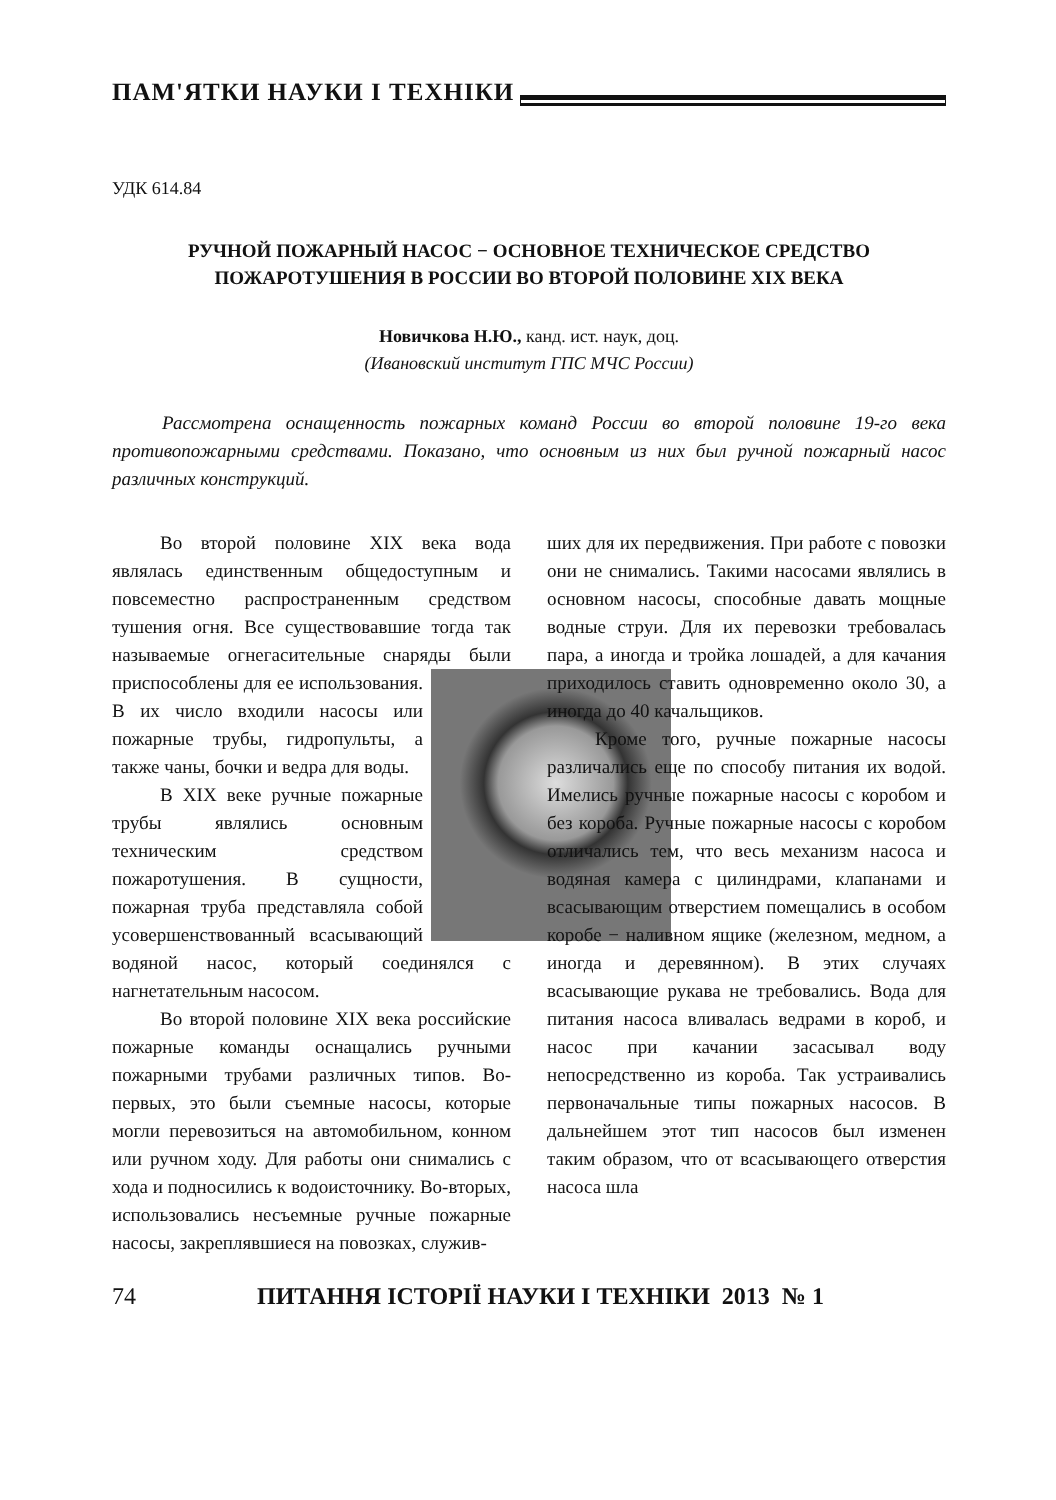ПАМ'ЯТКИ НАУКИ І ТЕХНІКИ
УДК 614.84
РУЧНОЙ ПОЖАРНЫЙ НАСОС − ОСНОВНОЕ ТЕХНИЧЕСКОЕ СРЕДСТВО ПОЖАРОТУШЕНИЯ В РОССИИ ВО ВТОРОЙ ПОЛОВИНЕ XIX ВЕКА
Новичкова Н.Ю., канд. ист. наук, доц.
(Ивановский институт ГПС МЧС России)
Рассмотрена оснащенность пожарных команд России во второй половине 19-го века противопожарными средствами. Показано, что основным из них был ручной пожарный насос различных конструкций.
Во второй половине XIX века вода являлась единственным общедоступным и повсеместно распространенным средством тушения огня. Все существовавшие тогда так называемые огнегасительные снаряды были приспособлены для ее использования. В их число входили насосы или пожарные трубы, гидропульты, а также чаны, бочки и ведра для воды.
В XIX веке ручные пожарные трубы являлись основным техническим средством пожаротушения. В сущности, пожарная труба представляла собой усовершенствованный всасывающий водяной насос, который соединялся с нагнетательным насосом.
Во второй половине XIX века российские пожарные команды оснащались ручными пожарными трубами различных типов. Во-первых, это были съемные насосы, которые могли перевозиться на автомобильном, конном или ручном ходу. Для работы они снимались с хода и подносились к водоисточнику. Во-вторых, использовались несъемные ручные пожарные насосы, закреплявшиеся на повозках, служив-
ших для их передвижения. При работе с повозки они не снимались. Такими насосами являлись в основном насосы, способные давать мощные водные струи. Для их перевозки требовалась пара, а иногда и тройка лошадей, а для качания приходилось ставить одновременно около 30, а иногда до 40 качальщиков.
Кроме того, ручные пожарные насосы различались еще по способу питания их водой. Имелись ручные пожарные насосы с коробом и без короба. Ручные пожарные насосы с коробом отличались тем, что весь механизм насоса и водяная камера с цилиндрами, клапанами и всасывающим отверстием помещались в особом коробе − наливном ящике (железном, медном, а иногда и деревянном). В этих случаях всасывающие рукава не требовались. Вода для питания насоса вливалась ведрами в короб, и насос при качании засасывал воду непосредственно из короба. Так устраивались первоначальные типы пожарных насосов. В дальнейшем этот тип насосов был изменен таким образом, что от всасывающего отверстия насоса шла
74 ПИТАННЯ ІСТОРІЇ НАУКИ І ТЕХНІКИ 2013 № 1